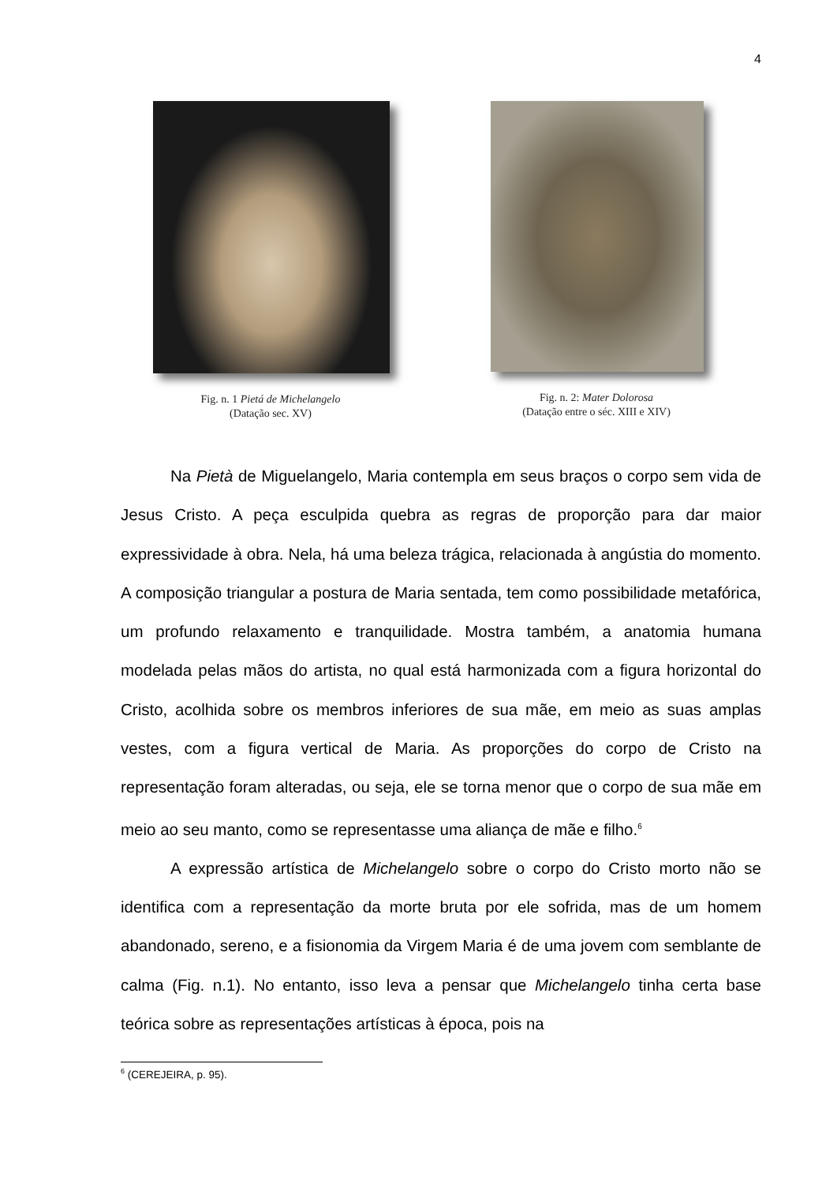4
Fig. n. 1 Pietá de Michelangelo
(Datação sec. XV)
Fig. n. 2: Mater Dolorosa
(Datação entre o séc. XIII e XIV)
Na Pietà de Miguelangelo, Maria contempla em seus braços o corpo sem vida de Jesus Cristo. A peça esculpida quebra as regras de proporção para dar maior expressividade à obra. Nela, há uma beleza trágica, relacionada à angústia do momento. A composição triangular a postura de Maria sentada, tem como possibilidade metafórica, um profundo relaxamento e tranquilidade. Mostra também, a anatomia humana modelada pelas mãos do artista, no qual está harmonizada com a figura horizontal do Cristo, acolhida sobre os membros inferiores de sua mãe, em meio as suas amplas vestes, com a figura vertical de Maria. As proporções do corpo de Cristo na representação foram alteradas, ou seja, ele se torna menor que o corpo de sua mãe em meio ao seu manto, como se representasse uma aliança de mãe e filho.<sup>6</sup>
A expressão artística de Michelangelo sobre o corpo do Cristo morto não se identifica com a representação da morte bruta por ele sofrida, mas de um homem abandonado, sereno, e a fisionomia da Virgem Maria é de uma jovem com semblante de calma (Fig. n.1). No entanto, isso leva a pensar que Michelangelo tinha certa base teórica sobre as representações artísticas à época, pois na
<sup>6</sup> (CEREJEIRA, p. 95).